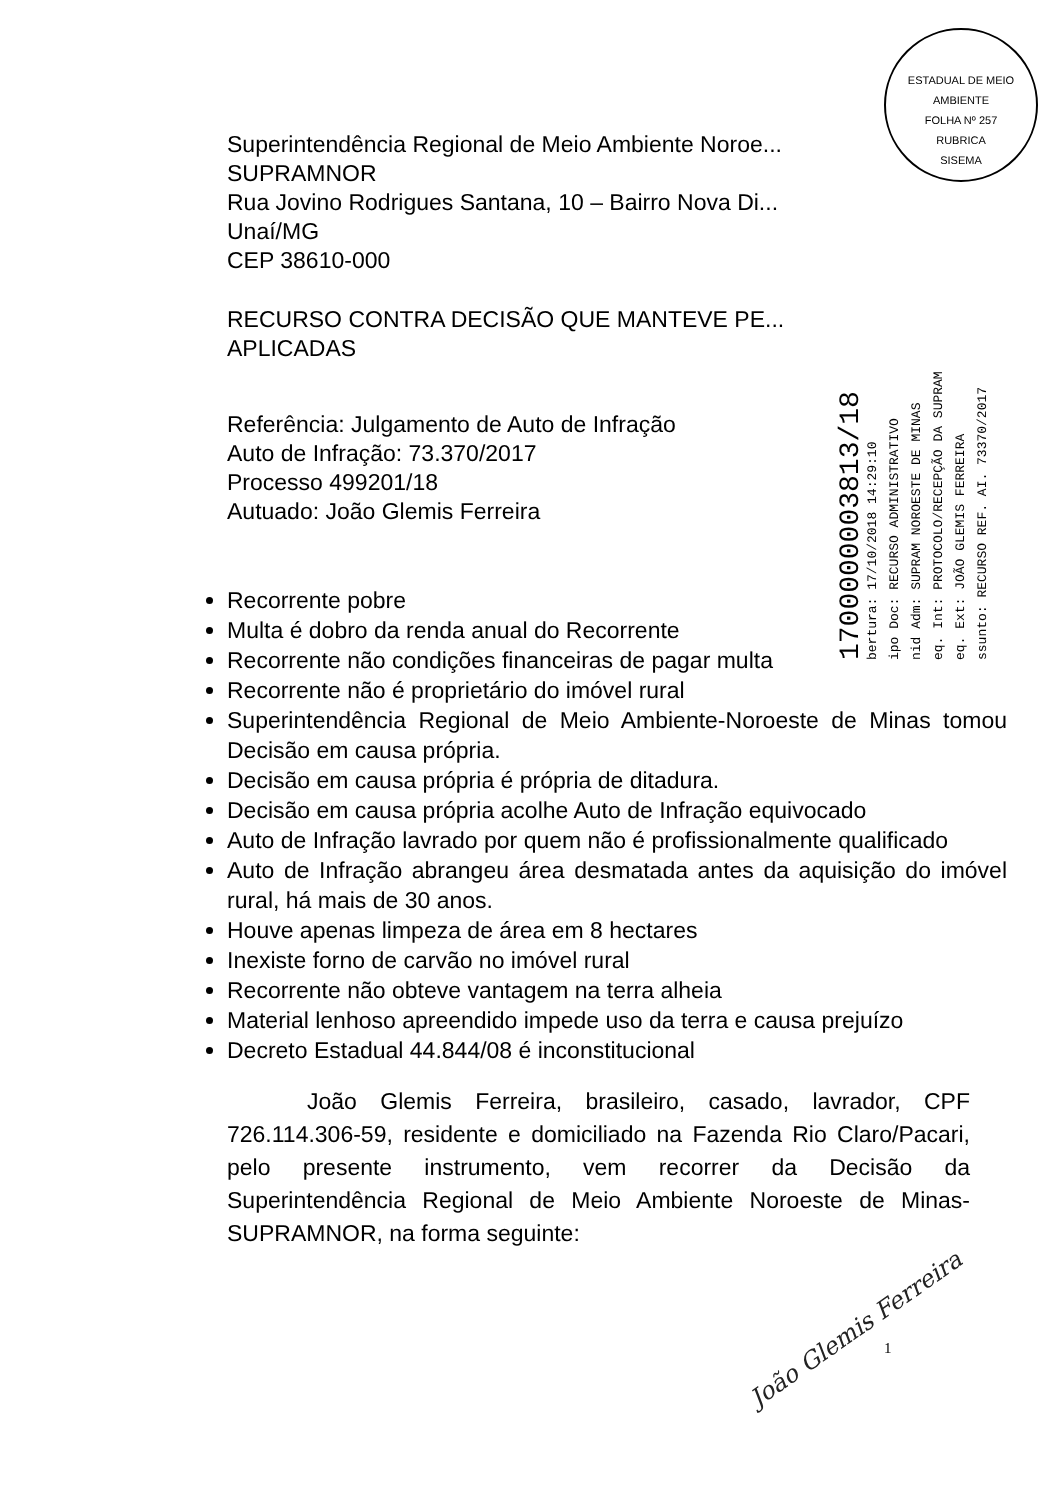ESTADUAL DE MEIO AMBIENTE
FOLHA Nº 257
RUBRICA
SISEMA
Superintendência Regional de Meio Ambiente Noroe...
SUPRAMNOR
Rua Jovino Rodrigues Santana, 10 – Bairro Nova Di...
Unaí/MG
CEP 38610-000
RECURSO CONTRA DECISÃO QUE MANTEVE PE...
APLICADAS
Referência: Julgamento de Auto de Infração
Auto de Infração: 73.370/2017
Processo 499201/18
Autuado: João Glemis Ferreira
1700000003813/18
bertura: 17/10/2018 14:29:10
ipo Doc: RECURSO ADMINISTRATIVO
nid Adm: SUPRAM NOROESTE DE MINAS
eq. Int: PROTOCOLO/RECEPÇÃO DA SUPRAM
eq. Ext: JOÃO GLEMIS FERREIRA
ssunto: RECURSO REF. AI. 73370/2017
Recorrente pobre
Multa é dobro da renda anual do Recorrente
Recorrente não condições financeiras de pagar multa
Recorrente não é proprietário do imóvel rural
Superintendência Regional de Meio Ambiente-Noroeste de Minas tomou Decisão em causa própria.
Decisão em causa própria é própria de ditadura.
Decisão em causa própria acolhe Auto de Infração equivocado
Auto de Infração lavrado por quem não é profissionalmente qualificado
Auto de Infração abrangeu área desmatada antes da aquisição do imóvel rural, há mais de 30 anos.
Houve apenas limpeza de área em 8 hectares
Inexiste forno de carvão no imóvel rural
Recorrente não obteve vantagem na terra alheia
Material lenhoso apreendido impede uso da terra e causa prejuízo
Decreto Estadual 44.844/08 é inconstitucional
João Glemis Ferreira, brasileiro, casado, lavrador, CPF 726.114.306-59, residente e domiciliado na Fazenda Rio Claro/Pacari, pelo presente instrumento, vem recorrer da Decisão da Superintendência Regional de Meio Ambiente Noroeste de Minas-SUPRAMNOR, na forma seguinte:
João Glemis Ferreira
1